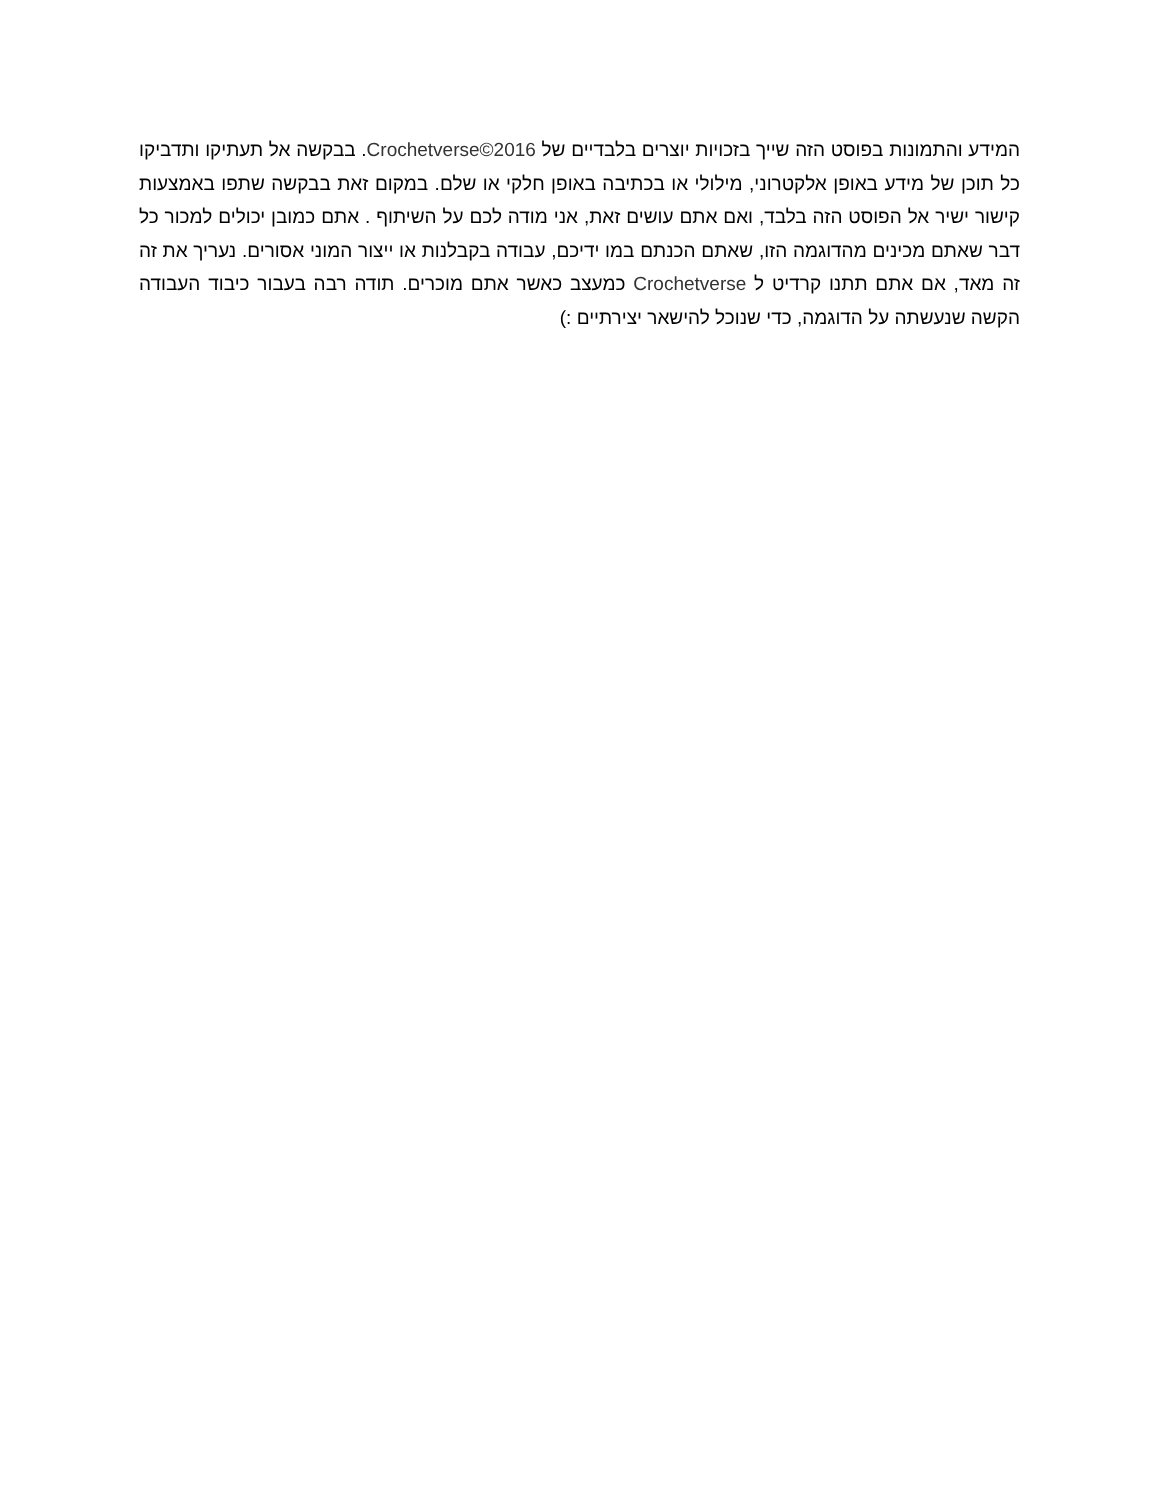המידע והתמונות בפוסט הזה שייך בזכויות יוצרים בלבדיים של Crochetverse©2016. בבקשה אל תעתיקו ותדביקו כל תוכן של מידע באופן אלקטרוני, מילולי או בכתיבה באופן חלקי או שלם. במקום זאת בבקשה שתפו באמצעות קישור ישיר אל הפוסט הזה בלבד, ואם אתם עושים זאת, אני מודה לכם על השיתוף . אתם כמובן יכולים למכור כל דבר שאתם מכינים מהדוגמה הזו, שאתם הכנתם במו ידיכם, עבודה בקבלנות או ייצור המוני אסורים. נעריך את זה זה מאד, אם אתם תתנו קרדיט ל Crochetverse כמעצב כאשר אתם מוכרים. תודה רבה בעבור כיבוד העבודה הקשה שנעשתה על הדוגמה, כדי שנוכל להישאר יצירתיים :)